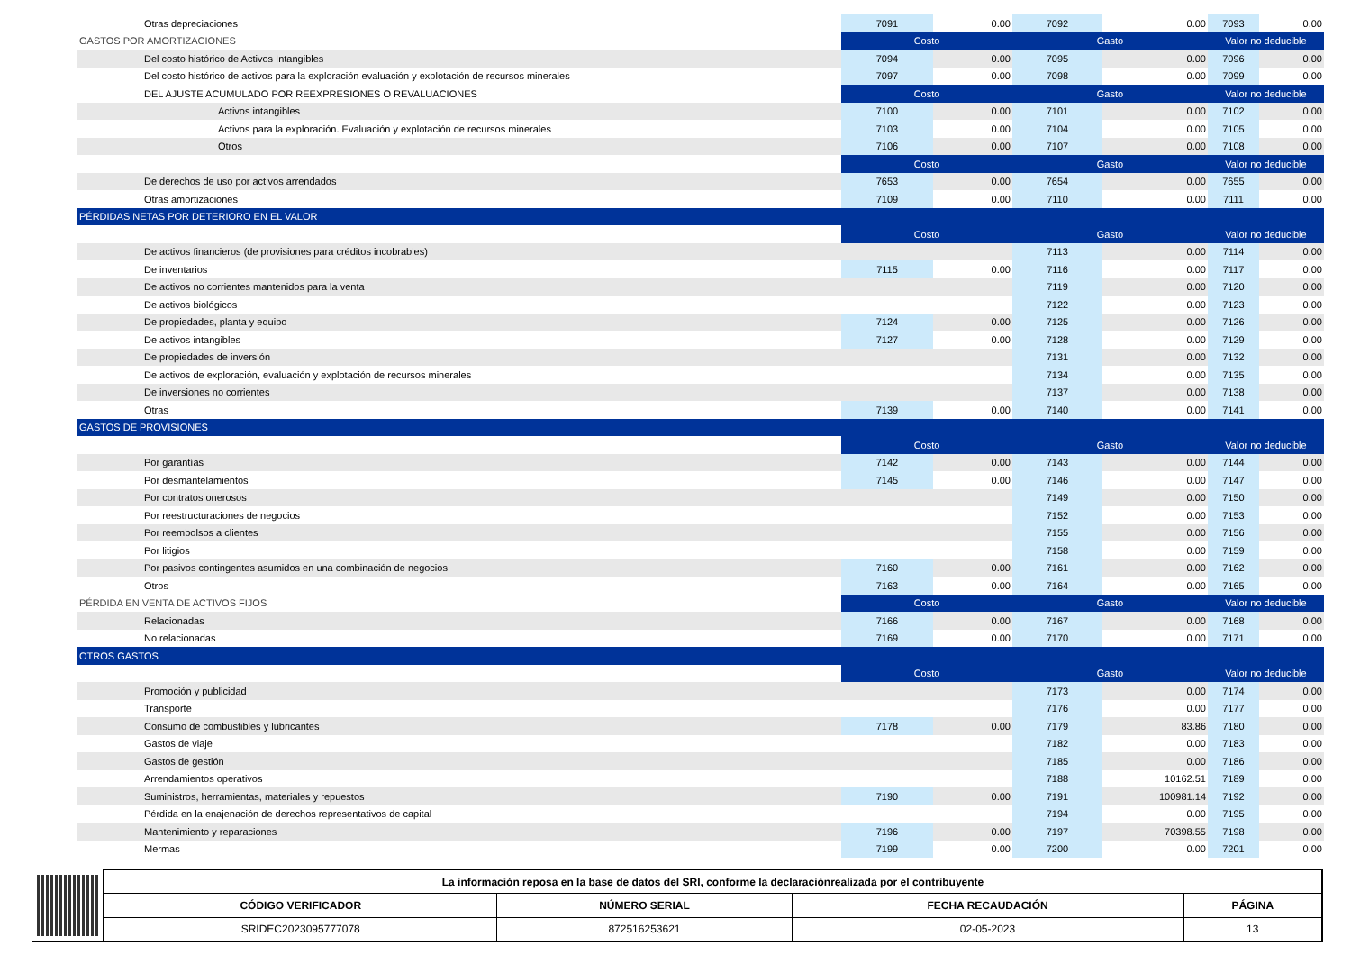| Otras depreciaciones | 7091 | 0.00 | 7092 | 0.00 | 7093 | 0.00 |
| GASTOS POR AMORTIZACIONES | Costo | | Gasto | | Valor no deducible | |
| Del costo histórico de Activos Intangibles | 7094 | 0.00 | 7095 | 0.00 | 7096 | 0.00 |
| Del costo histórico de activos para la exploración evaluación y explotación de recursos minerales | 7097 | 0.00 | 7098 | 0.00 | 7099 | 0.00 |
| DEL AJUSTE ACUMULADO POR REEXPRESIONES O REVALUACIONES | Costo | | Gasto | | Valor no deducible | |
| Activos intangibles | 7100 | 0.00 | 7101 | 0.00 | 7102 | 0.00 |
| Activos para la exploración. Evaluación y explotación de recursos minerales | 7103 | 0.00 | 7104 | 0.00 | 7105 | 0.00 |
| Otros | 7106 | 0.00 | 7107 | 0.00 | 7108 | 0.00 |
| | Costo | | Gasto | | Valor no deducible | |
| De derechos de uso por activos arrendados | 7653 | 0.00 | 7654 | 0.00 | 7655 | 0.00 |
| Otras amortizaciones | 7109 | 0.00 | 7110 | 0.00 | 7111 | 0.00 |
| PÉRDIDAS NETAS POR DETERIORO EN EL VALOR | | | | | | |
| | Costo | | Gasto | | Valor no deducible | |
| De activos financieros (de provisiones para créditos incobrables) | | | 7113 | 0.00 | 7114 | 0.00 |
| De inventarios | 7115 | 0.00 | 7116 | 0.00 | 7117 | 0.00 |
| De activos no corrientes mantenidos para la venta | | | 7119 | 0.00 | 7120 | 0.00 |
| De activos biológicos | | | 7122 | 0.00 | 7123 | 0.00 |
| De propiedades, planta y equipo | 7124 | 0.00 | 7125 | 0.00 | 7126 | 0.00 |
| De activos intangibles | 7127 | 0.00 | 7128 | 0.00 | 7129 | 0.00 |
| De propiedades de inversión | | | 7131 | 0.00 | 7132 | 0.00 |
| De activos de exploración, evaluación y explotación de recursos minerales | | | 7134 | 0.00 | 7135 | 0.00 |
| De inversiones no corrientes | | | 7137 | 0.00 | 7138 | 0.00 |
| Otras | 7139 | 0.00 | 7140 | 0.00 | 7141 | 0.00 |
| GASTOS DE PROVISIONES | | | | | | |
| | Costo | | Gasto | | Valor no deducible | |
| Por garantías | 7142 | 0.00 | 7143 | 0.00 | 7144 | 0.00 |
| Por desmantelamientos | 7145 | 0.00 | 7146 | 0.00 | 7147 | 0.00 |
| Por contratos onerosos | | | 7149 | 0.00 | 7150 | 0.00 |
| Por reestructuraciones de negocios | | | 7152 | 0.00 | 7153 | 0.00 |
| Por reembolsos a clientes | | | 7155 | 0.00 | 7156 | 0.00 |
| Por litigios | | | 7158 | 0.00 | 7159 | 0.00 |
| Por pasivos contingentes asumidos en una combinación de negocios | 7160 | 0.00 | 7161 | 0.00 | 7162 | 0.00 |
| Otros | 7163 | 0.00 | 7164 | 0.00 | 7165 | 0.00 |
| PÉRDIDA EN VENTA DE ACTIVOS FIJOS | Costo | | Gasto | | Valor no deducible | |
| Relacionadas | 7166 | 0.00 | 7167 | 0.00 | 7168 | 0.00 |
| No relacionadas | 7169 | 0.00 | 7170 | 0.00 | 7171 | 0.00 |
| OTROS GASTOS | | | | | | |
| | Costo | | Gasto | | Valor no deducible | |
| Promoción y publicidad | | | 7173 | 0.00 | 7174 | 0.00 |
| Transporte | | | 7176 | 0.00 | 7177 | 0.00 |
| Consumo de combustibles y lubricantes | 7178 | 0.00 | 7179 | 83.86 | 7180 | 0.00 |
| Gastos de viaje | | | 7182 | 0.00 | 7183 | 0.00 |
| Gastos de gestión | | | 7185 | 0.00 | 7186 | 0.00 |
| Arrendamientos operativos | | | 7188 | 10162.51 | 7189 | 0.00 |
| Suministros, herramientas, materiales y repuestos | 7190 | 0.00 | 7191 | 100981.14 | 7192 | 0.00 |
| Pérdida en la enajenación de derechos representativos de capital | | | 7194 | 0.00 | 7195 | 0.00 |
| Mantenimiento y reparaciones | 7196 | 0.00 | 7197 | 70398.55 | 7198 | 0.00 |
| Mermas | 7199 | 0.00 | 7200 | 0.00 | 7201 | 0.00 |
| La información reposa en la base de datos del SRI, conforme la declaraciónrealizada por el contribuyente | | | |
| --- | --- | --- | --- |
| CÓDIGO VERIFICADOR | NÚMERO SERIAL | FECHA RECAUDACIÓN | PÁGINA |
| SRIDEC2023095777078 | 872516253621 | 02-05-2023 | 13 |